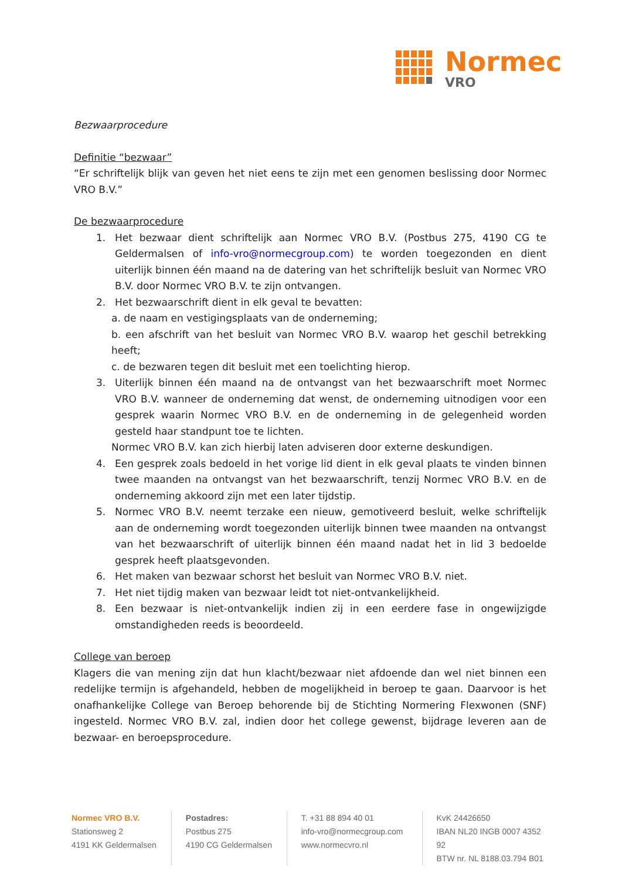Normec
VRO
Bezwaarprocedure
Definitie “bezwaar”
“Er schriftelijk blijk van geven het niet eens te zijn met een genomen beslissing door Normec VRO B.V.”
De bezwaarprocedure
1. Het bezwaar dient schriftelijk aan Normec VRO B.V. (Postbus 275, 4190 CG te Geldermalsen of info-vro@normecgroup.com) te worden toegezonden en dient uiterlijk binnen één maand na de datering van het schriftelijk besluit van Normec VRO B.V. door Normec VRO B.V. te zijn ontvangen.
2. Het bezwaarschrift dient in elk geval te bevatten:
a. de naam en vestigingsplaats van de onderneming;
b. een afschrift van het besluit van Normec VRO B.V. waarop het geschil betrekking heeft;
c. de bezwaren tegen dit besluit met een toelichting hierop.
3. Uiterlijk binnen één maand na de ontvangst van het bezwaarschrift moet Normec VRO B.V. wanneer de onderneming dat wenst, de onderneming uitnodigen voor een gesprek waarin Normec VRO B.V. en de onderneming in de gelegenheid worden gesteld haar standpunt toe te lichten.
Normec VRO B.V. kan zich hierbij laten adviseren door externe deskundigen.
4. Een gesprek zoals bedoeld in het vorige lid dient in elk geval plaats te vinden binnen twee maanden na ontvangst van het bezwaarschrift, tenzij Normec VRO B.V. en de onderneming akkoord zijn met een later tijdstip.
5. Normec VRO B.V. neemt terzake een nieuw, gemotiveerd besluit, welke schriftelijk aan de onderneming wordt toegezonden uiterlijk binnen twee maanden na ontvangst van het bezwaarschrift of uiterlijk binnen één maand nadat het in lid 3 bedoelde gesprek heeft plaatsgevonden.
6. Het maken van bezwaar schorst het besluit van Normec VRO B.V. niet.
7. Het niet tijdig maken van bezwaar leidt tot niet-ontvankelijkheid.
8. Een bezwaar is niet-ontvankelijk indien zij in een eerdere fase in ongewijzigde omstandigheden reeds is beoordeeld.
College van beroep
Klagers die van mening zijn dat hun klacht/bezwaar niet afdoende dan wel niet binnen een redelijke termijn is afgehandeld, hebben de mogelijkheid in beroep te gaan. Daarvoor is het onafhankelijke College van Beroep behorende bij de Stichting Normering Flexwonen (SNF) ingesteld. Normec VRO B.V. zal, indien door het college gewenst, bijdrage leveren aan de bezwaar- en beroepsprocedure.
Normec VRO B.V.
Stationsweg 2
4191 KK Geldermalsen
Postadres:
Postbus 275
4190 CG Geldermalsen
T. +31 88 894 40 01
info-vro@normecgroup.com
www.normecvro.nl
KvK 24426650
IBAN NL20 INGB 0007 4352 92
BTW nr. NL 8188.03.794 B01